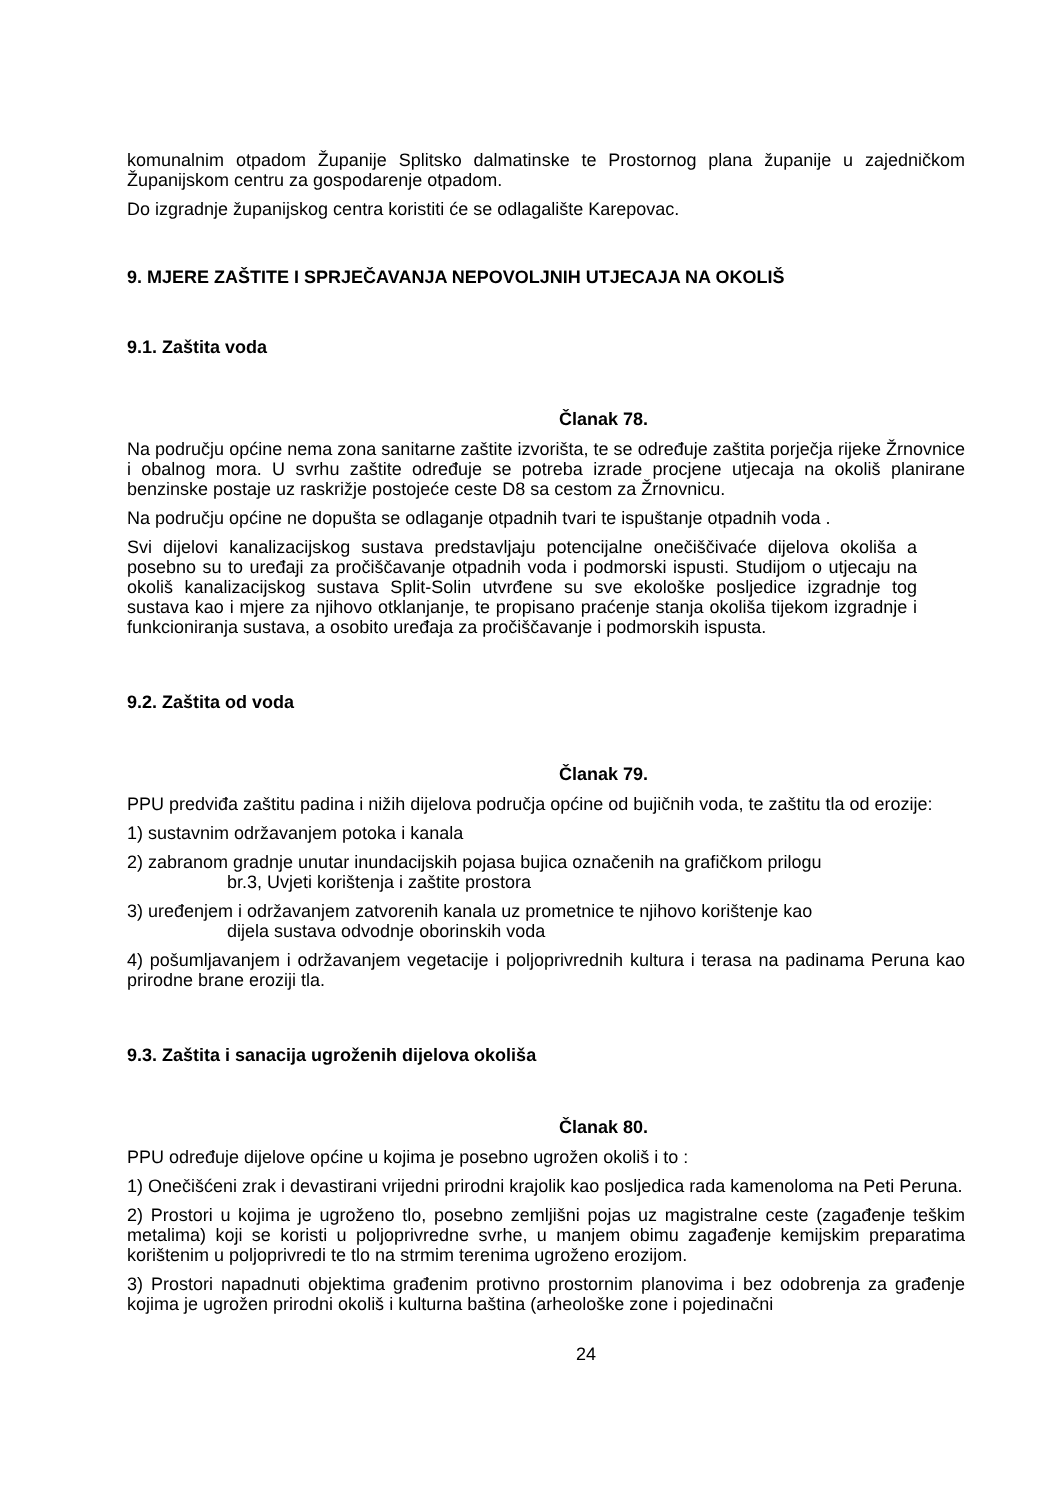komunalnim otpadom Županije Splitsko dalmatinske te Prostornog plana županije u zajedničkom Županijskom centru za gospodarenje otpadom.
Do izgradnje županijskog centra koristiti će se odlagalište Karepovac.
9. MJERE ZAŠTITE I SPRJEČAVANJA NEPOVOLJNIH UTJECAJA NA OKOLIŠ
9.1. Zaštita voda
Članak 78.
Na području općine nema zona sanitarne zaštite izvorišta, te se određuje zaštita porječja rijeke Žrnovnice i obalnog mora. U svrhu zaštite određuje se potreba izrade procjene utjecaja na okoliš planirane benzinske postaje uz raskrižje postojeće ceste D8 sa cestom za Žrnovnicu.
Na području općine ne dopušta se odlaganje otpadnih tvari te ispuštanje otpadnih voda .
Svi dijelovi kanalizacijskog sustava predstavljaju potencijalne onečiščivaće dijelova okoliša a posebno su to uređaji za pročiščavanje otpadnih voda i podmorski ispusti. Studijom o utjecaju na okoliš kanalizacijskog sustava Split-Solin utvrđene su sve ekološke posljedice izgradnje tog sustava kao i mjere za njihovo otklanjanje, te propisano praćenje stanja okoliša tijekom izgradnje i funkcioniranja sustava, a osobito uređaja za pročiščavanje i podmorskih ispusta.
9.2. Zaštita od voda
Članak 79.
PPU predviđa zaštitu padina i nižih dijelova područja općine od bujičnih voda, te zaštitu tla od erozije:
1) sustavnim održavanjem potoka i kanala
2) zabranom gradnje unutar inundacijskih pojasa bujica označenih na grafičkom prilogu
br.3, Uvjeti korištenja i zaštite prostora
3) uređenjem i održavanjem zatvorenih kanala uz prometnice te njihovo korištenje kao
dijela sustava odvodnje oborinskih voda
4) pošumljavanjem i održavanjem vegetacije i poljoprivrednih kultura i terasa na padinama Peruna kao prirodne brane eroziji tla.
9.3. Zaštita i sanacija ugroženih dijelova okoliša
Članak 80.
PPU određuje dijelove općine u kojima je posebno ugrožen okoliš i to :
1) Onečišćeni zrak i devastirani vrijedni prirodni krajolik kao posljedica rada kamenoloma na Peti Peruna.
2) Prostori u kojima je ugroženo tlo, posebno zemljišni pojas uz magistralne ceste (zagađenje teškim metalima) koji se koristi u poljoprivredne svrhe, u manjem obimu zagađenje kemijskim preparatima korištenim u poljoprivredi te tlo na strmim terenima ugroženo erozijom.
3) Prostori napadnuti objektima građenim protivno prostornim planovima i bez odobrenja za građenje kojima je ugrožen prirodni okoliš i kulturna baština (arheološke zone i pojedinačni
24